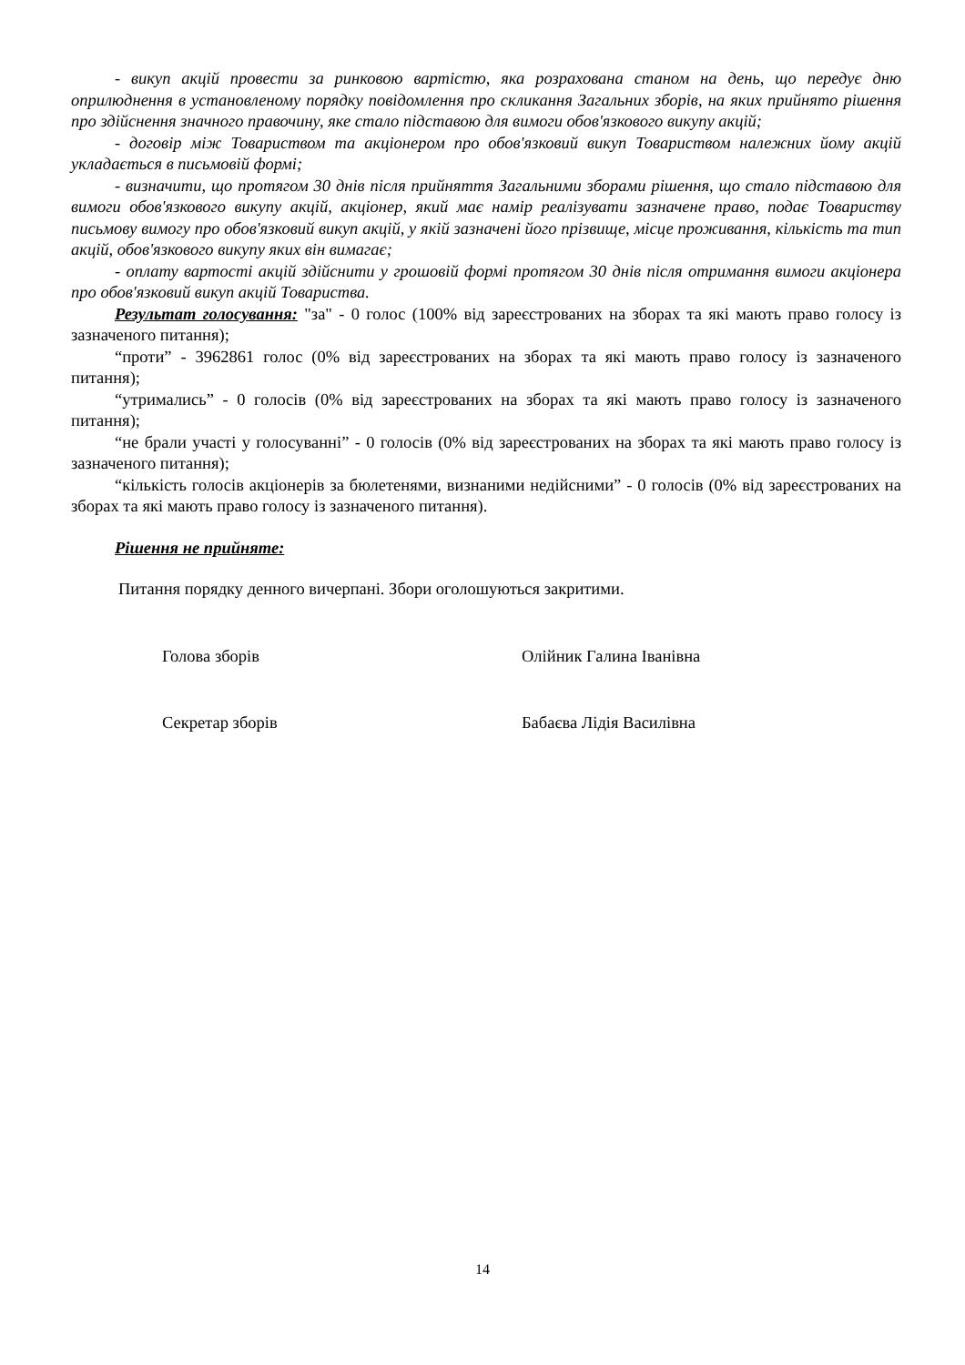- викуп акцій провести за ринковою вартістю, яка розрахована станом на день, що передує дню оприлюднення в установленому порядку повідомлення про скликання Загальних зборів, на яких прийнято рішення про здійснення значного правочину, яке стало підставою для вимоги обов'язкового викупу акцій;
- договір між Товариством та акціонером про обов'язковий викуп Товариством належних йому акцій укладається в письмовій формі;
- визначити, що протягом 30 днів після прийняття Загальними зборами рішення, що стало підставою для вимоги обов'язкового викупу акцій, акціонер, який має намір реалізувати зазначене право, подає Товариству письмову вимогу про обов'язковий викуп акцій, у якій зазначені його прізвище, місце проживання, кількість та тип акцій, обов'язкового викупу яких він вимагає;
- оплату вартості акцій здійснити у грошовій формі протягом 30 днів після отримання вимоги акціонера про обов'язковий викуп акцій Товариства.
Результат голосування: "за" - 0 голос (100% від зареєстрованих на зборах та які мають право голосу із зазначеного питання);
“проти” - 3962861 голос (0% від зареєстрованих на зборах та які мають право голосу із зазначеного питання);
“утримались” - 0 голосів (0% від зареєстрованих на зборах та які мають право голосу із зазначеного питання);
“не брали участі у голосуванні” - 0 голосів (0% від зареєстрованих на зборах та які мають право голосу із зазначеного питання);
“кількість голосів акціонерів за бюлетенями, визнаними недійсними” - 0 голосів (0% від зареєстрованих на зборах та які мають право голосу із зазначеного питання).
Рішення не прийняте:
Питання порядку денного вичерпані. Збори оголошуються закритими.
Голова зборів Олійник Галина Іванівна
Секретар зборів Бабаєва Лідія Василівна
14